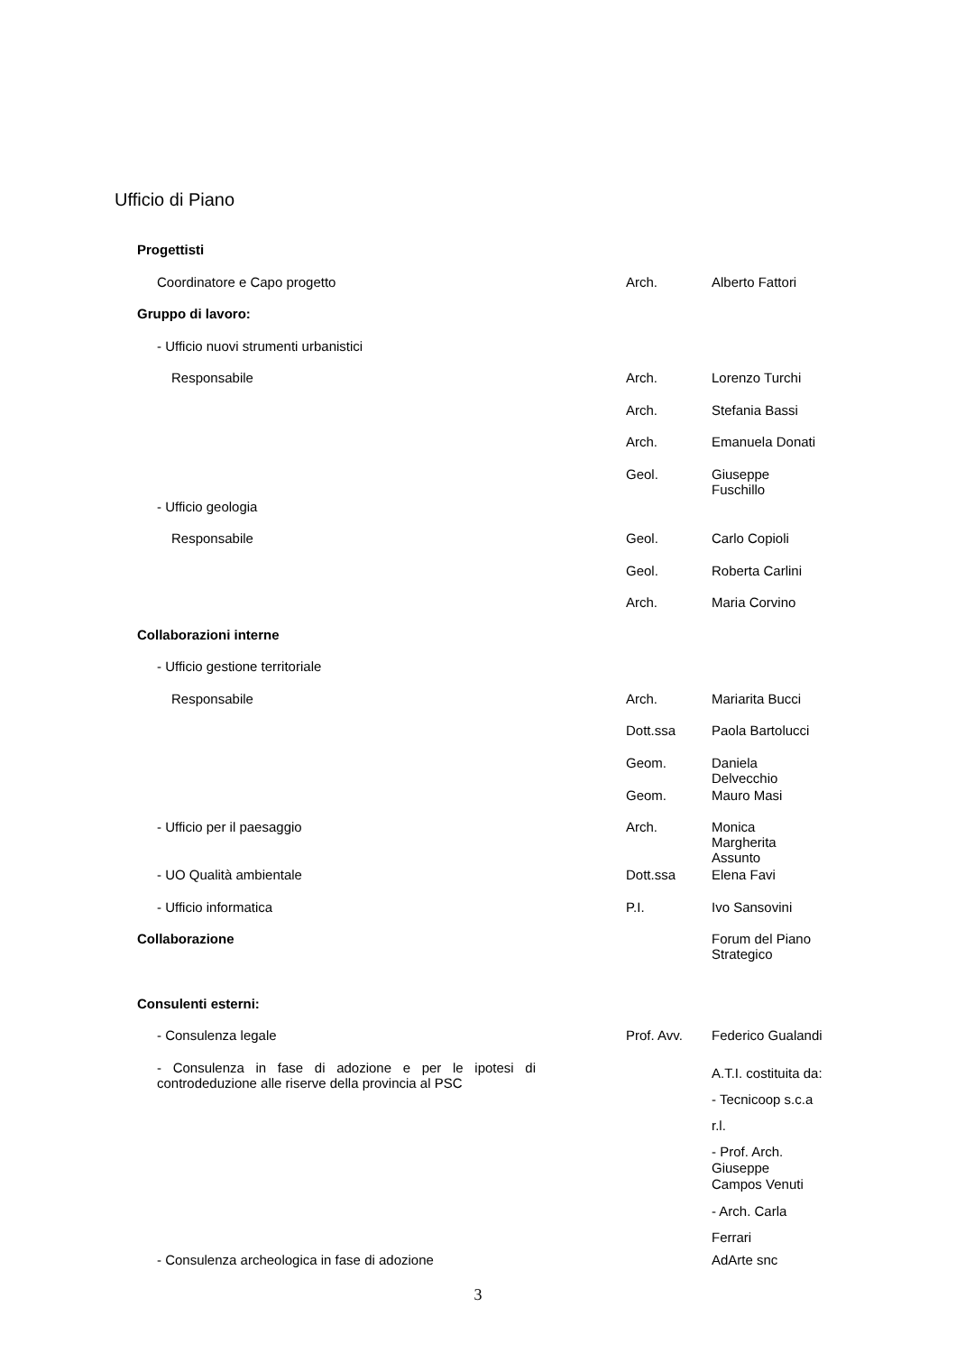Ufficio di Piano
| Progettisti | | |
| Coordinatore e Capo progetto | Arch. | Alberto Fattori |
| Gruppo di lavoro: | | |
| - Ufficio nuovi strumenti urbanistici | | |
| Responsabile | Arch. | Lorenzo Turchi |
| | Arch. | Stefania Bassi |
| | Arch. | Emanuela Donati |
| | Geol. | Giuseppe Fuschillo |
| - Ufficio geologia | | |
| Responsabile | Geol. | Carlo Copioli |
| | Geol. | Roberta Carlini |
| | Arch. | Maria Corvino |
| Collaborazioni interne | | |
| - Ufficio gestione territoriale | | |
| Responsabile | Arch. | Mariarita Bucci |
| | Dott.ssa | Paola Bartolucci |
| | Geom. | Daniela Delvecchio |
| | Geom. | Mauro Masi |
| - Ufficio per il paesaggio | Arch. | Monica Margherita Assunto |
| - UO Qualità ambientale | Dott.ssa | Elena Favi |
| - Ufficio informatica | P.I. | Ivo Sansovini |
| Collaborazione | | Forum del Piano Strategico |
| Consulenti esterni: | | |
| - Consulenza legale | Prof. Avv. | Federico Gualandi |
| - Consulenza in fase di adozione e per le ipotesi di controdeduzione alle riserve della provincia al PSC | | A.T.I. costituita da: - Tecnicoop s.c.a r.l. - Prof. Arch. Giuseppe Campos Venuti - Arch. Carla Ferrari |
| - Consulenza archeologica in fase di adozione | | AdArte snc |
3